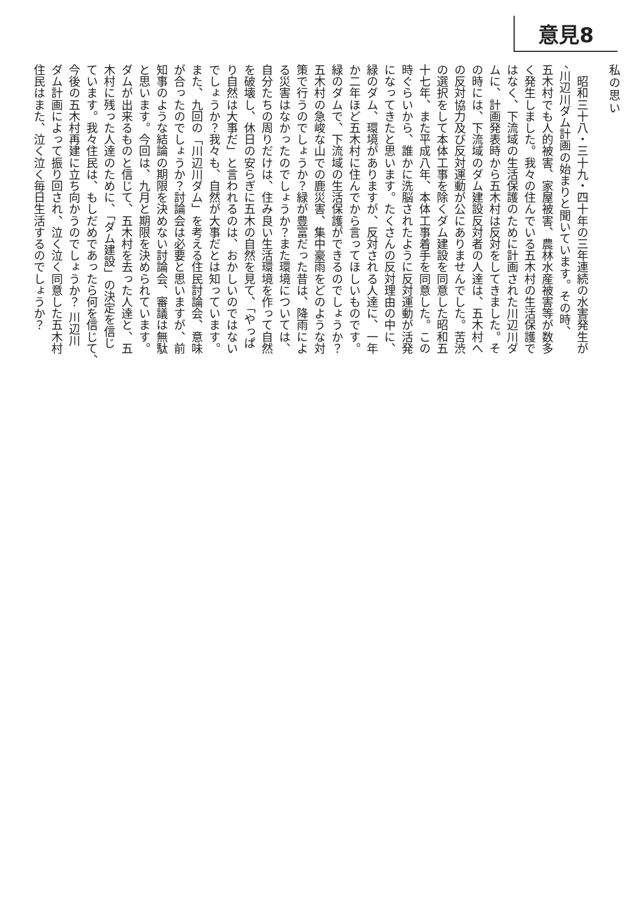意見8
私の思い
　昭和三十八・三十九・四十年の三年連続の水害発生が
、川辺川ダム計画の始まりと聞いています。その時、
五木村でも人的被害、家屋被害、農林水産被害等が数多
く発生しました。我々の住んでいる五木村の生活保護で
はなく、下流域の生活保護のために計画された川辺川ダ
ムに、計画発表時から五木村は反対をしてきました。そ
の時には、下流域のダム建設反対者の人達は、五木村へ
の反対協力及び反対運動が公にありませんでした。苦渋
の選択をして本体工事を除くダム建設を同意した昭和五
十七年、また平成八年、本体工事着手を同意した。この
時ぐらいから、誰かに洗脳されたように反対運動が活発
になってきたと思います。たくさんの反対理由の中に、
緑のダム、環境がありますが、反対される人達に、一年
か二年ほど五木村に住んでから言ってほしいものです。
緑のダムで、下流域の生活保護ができるのでしょうか？
五木村の急峻な山での鹿災害、集中豪雨をどのような対
策で行うのでしょうか？緑が豊富だった昔は、降雨によ
る災害はなかったのでしょうか？また環境については、
自分たちの周りだけは、住み良い生活環境を作って自然
を破壊し、休日の安らぎに五木の自然を見て、「やっぱ
り自然は大事だ」と言われるのは、おかしいのではない
でしょうか？我々も、自然が大事だとは知っています。
また、九回の「川辺川ダム」を考える住民討論会、意味
が合ったのでしょうか？討論会は必要と思いますが、前
知事のような結論の期限を決めない討論会、審議は無駄
と思います。今回は、九月と期限を決められています。
ダムが出来るものと信じて、五木村を去った人達と、五
木村に残った人達のために、「ダム建設」の決定を信じ
ています。我々住民は、もしだめであったら何を信じて、
今後の五木村再建に立ち向かうのでしょうか？ 川辺川
ダム計画によって振り回され、泣く泣く同意した五木村
住民はまた、泣く泣く毎日生活するのでしょうか？